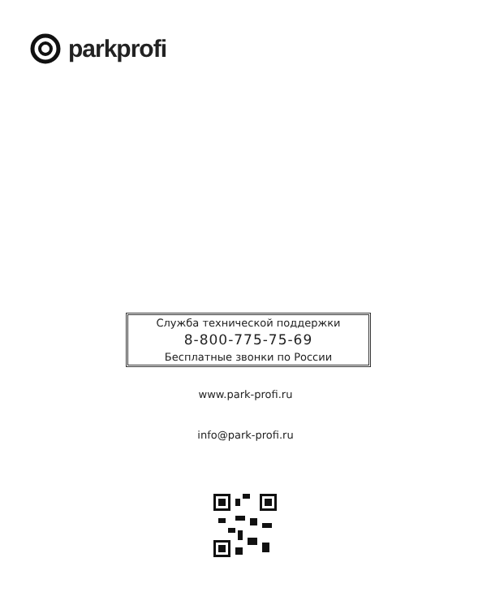parkprofi
Служба технической поддержки
8-800-775-75-69
Бесплатные звонки по России
www.park-profi.ru
info@park-profi.ru